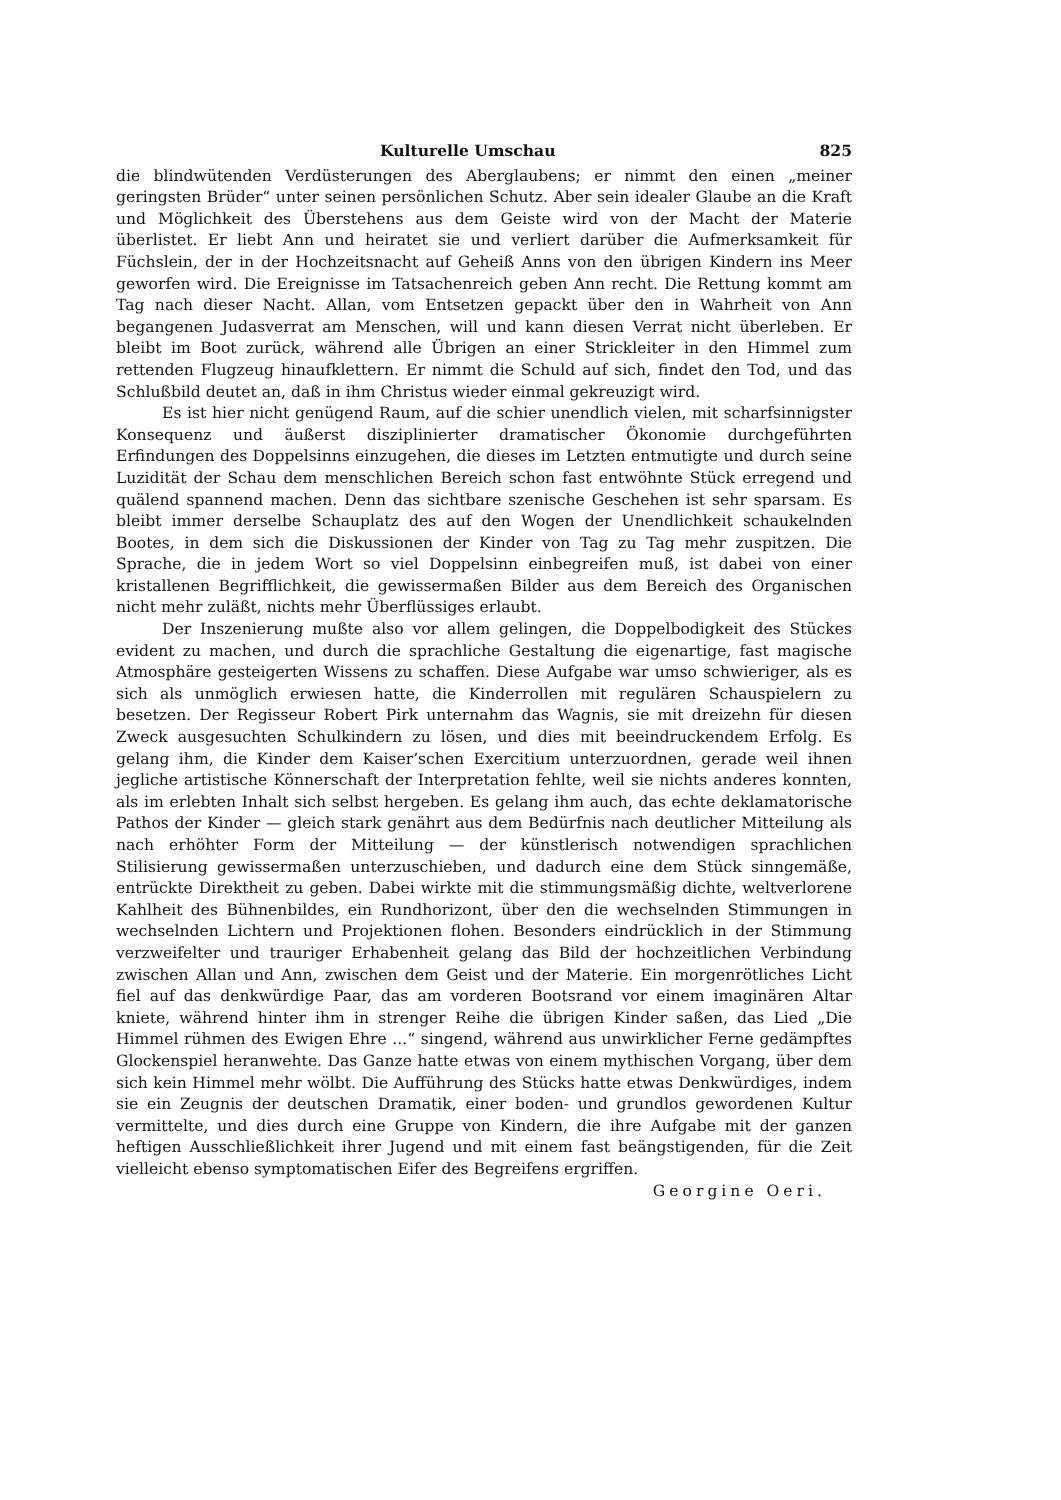Kulturelle Umschau 825
die blindwütenden Verdüsterungen des Aberglaubens; er nimmt den einen „meiner geringsten Brüder“ unter seinen persönlichen Schutz. Aber sein idealer Glaube an die Kraft und Möglichkeit des Überstehens aus dem Geiste wird von der Macht der Materie überlistet. Er liebt Ann und heiratet sie und verliert darüber die Aufmerksamkeit für Füchslein, der in der Hochzeitsnacht auf Geheiß Anns von den übrigen Kindern ins Meer geworfen wird. Die Ereignisse im Tatsachenreich geben Ann recht. Die Rettung kommt am Tag nach dieser Nacht. Allan, vom Entsetzen gepackt über den in Wahrheit von Ann begangenen Judasverrat am Menschen, will und kann diesen Verrat nicht überleben. Er bleibt im Boot zurück, während alle Übrigen an einer Strickleiter in den Himmel zum rettenden Flugzeug hinaufklettern. Er nimmt die Schuld auf sich, findet den Tod, und das Schlußbild deutet an, daß in ihm Christus wieder einmal gekreuzigt wird.
Es ist hier nicht genügend Raum, auf die schier unendlich vielen, mit scharfsinnigster Konsequenz und äußerst disziplinierter dramatischer Ökonomie durchgeführten Erfindungen des Doppelsinns einzugehen, die dieses im Letzten entmutigte und durch seine Luzidität der Schau dem menschlichen Bereich schon fast entwöhnte Stück erregend und quälend spannend machen. Denn das sichtbare szenische Geschehen ist sehr sparsam. Es bleibt immer derselbe Schauplatz des auf den Wogen der Unendlichkeit schaukelnden Bootes, in dem sich die Diskussionen der Kinder von Tag zu Tag mehr zuspitzen. Die Sprache, die in jedem Wort so viel Doppelsinn einbegreifen muß, ist dabei von einer kristallenen Begrifflichkeit, die gewissermaßen Bilder aus dem Bereich des Organischen nicht mehr zuläßt, nichts mehr Überflüssiges erlaubt.
Der Inszenierung mußte also vor allem gelingen, die Doppelbodigkeit des Stückes evident zu machen, und durch die sprachliche Gestaltung die eigenartige, fast magische Atmosphäre gesteigerten Wissens zu schaffen. Diese Aufgabe war umso schwieriger, als es sich als unmöglich erwiesen hatte, die Kinderrollen mit regulären Schauspielern zu besetzen. Der Regisseur Robert Pirk unternahm das Wagnis, sie mit dreizehn für diesen Zweck ausgesuchten Schulkindern zu lösen, und dies mit beeindruckendem Erfolg. Es gelang ihm, die Kinder dem Kaiser’schen Exercitium unterzuordnen, gerade weil ihnen jegliche artistische Könnerschaft der Interpretation fehlte, weil sie nichts anderes konnten, als im erlebten Inhalt sich selbst hergeben. Es gelang ihm auch, das echte deklamatorische Pathos der Kinder — gleich stark genährt aus dem Bedürfnis nach deutlicher Mitteilung als nach erhöhter Form der Mitteilung — der künstlerisch notwendigen sprachlichen Stilisierung gewissermaßen unterzuschieben, und dadurch eine dem Stück sinngemäße, entrückte Direktheit zu geben. Dabei wirkte mit die stimmungsmäßig dichte, weltverlorene Kahlheit des Bühnenbildes, ein Rundhorizont, über den die wechselnden Stimmungen in wechselnden Lichtern und Projektionen flohen. Besonders eindrücklich in der Stimmung verzweifelter und trauriger Erhabenheit gelang das Bild der hochzeitlichen Verbindung zwischen Allan und Ann, zwischen dem Geist und der Materie. Ein morgenrötliches Licht fiel auf das denkwürdige Paar, das am vorderen Bootsrand vor einem imaginären Altar kniete, während hinter ihm in strenger Reihe die übrigen Kinder saßen, das Lied „Die Himmel rühmen des Ewigen Ehre ...“ singend, während aus unwirklicher Ferne gedämpftes Glockenspiel heranwehte. Das Ganze hatte etwas von einem mythischen Vorgang, über dem sich kein Himmel mehr wölbt. Die Aufführung des Stücks hatte etwas Denkwürdiges, indem sie ein Zeugnis der deutschen Dramatik, einer boden- und grundlos gewordenen Kultur vermittelte, und dies durch eine Gruppe von Kindern, die ihre Aufgabe mit der ganzen heftigen Ausschließlichkeit ihrer Jugend und mit einem fast beängstigenden, für die Zeit vielleicht ebenso symptomatischen Eifer des Begreifens ergriffen. Georgine Oeri.